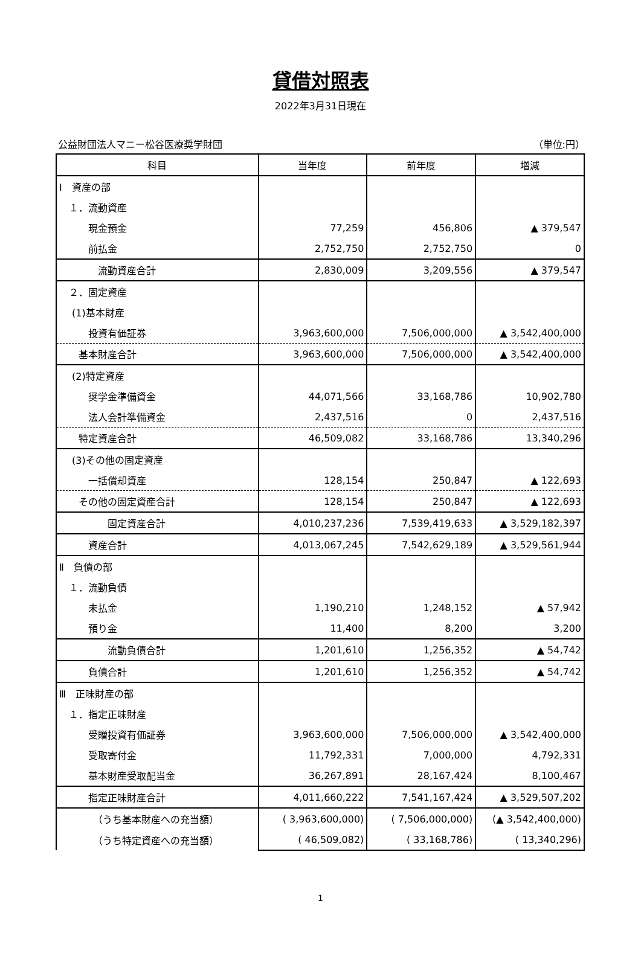貸借対照表
2022年3月31日現在
公益財団法人マニー松谷医療奨学財団 （単位:円）
| 科目 | 当年度 | 前年度 | 増減 |
| --- | --- | --- | --- |
| Ⅰ 資産の部 | | | |
| １．流動資産 | | | |
| 現金預金 | 77,259 | 456,806 | ▲ 379,547 |
| 前払金 | 2,752,750 | 2,752,750 | 0 |
| 流動資産合計 | 2,830,009 | 3,209,556 | ▲ 379,547 |
| ２．固定資産 | | | |
| (1)基本財産 | | | |
| 投資有価証券 | 3,963,600,000 | 7,506,000,000 | ▲ 3,542,400,000 |
| 基本財産合計 | 3,963,600,000 | 7,506,000,000 | ▲ 3,542,400,000 |
| (2)特定資産 | | | |
| 奨学金準備資金 | 44,071,566 | 33,168,786 | 10,902,780 |
| 法人会計準備資金 | 2,437,516 | 0 | 2,437,516 |
| 特定資産合計 | 46,509,082 | 33,168,786 | 13,340,296 |
| (3)その他の固定資産 | | | |
| 一括償却資産 | 128,154 | 250,847 | ▲ 122,693 |
| その他の固定資産合計 | 128,154 | 250,847 | ▲ 122,693 |
| 固定資産合計 | 4,010,237,236 | 7,539,419,633 | ▲ 3,529,182,397 |
| 資産合計 | 4,013,067,245 | 7,542,629,189 | ▲ 3,529,561,944 |
| Ⅱ 負債の部 | | | |
| １．流動負債 | | | |
| 未払金 | 1,190,210 | 1,248,152 | ▲ 57,942 |
| 預り金 | 11,400 | 8,200 | 3,200 |
| 流動負債合計 | 1,201,610 | 1,256,352 | ▲ 54,742 |
| 負債合計 | 1,201,610 | 1,256,352 | ▲ 54,742 |
| Ⅲ 正味財産の部 | | | |
| １．指定正味財産 | | | |
| 受贈投資有価証券 | 3,963,600,000 | 7,506,000,000 | ▲ 3,542,400,000 |
| 受取寄付金 | 11,792,331 | 7,000,000 | 4,792,331 |
| 基本財産受取配当金 | 36,267,891 | 28,167,424 | 8,100,467 |
| 指定正味財産合計 | 4,011,660,222 | 7,541,167,424 | ▲ 3,529,507,202 |
| （うち基本財産への充当額） | ( 3,963,600,000) | ( 7,506,000,000) | (▲ 3,542,400,000) |
| （うち特定資産への充当額） | ( 46,509,082) | ( 33,168,786) | ( 13,340,296) |
1